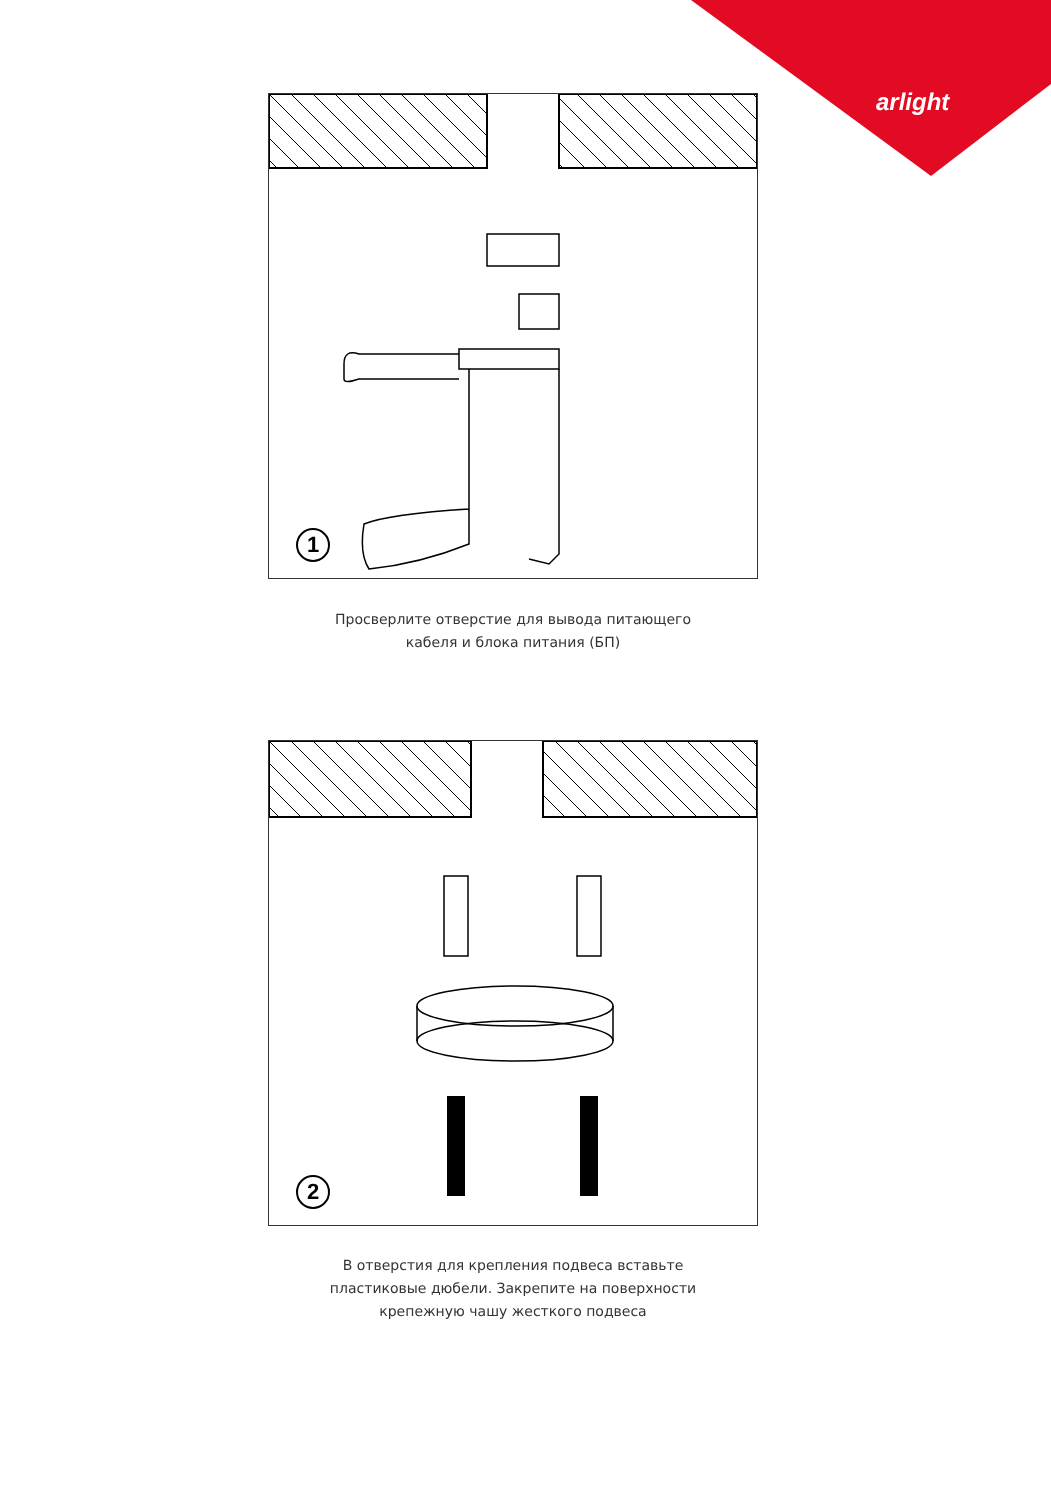arlight
1
Просверлите отверстие для вывода питающего
кабеля и блока питания (БП)
2
В отверстия для крепления подвеса вставьте
пластиковые дюбели. Закрепите на поверхности
крепежную чашу жесткого подвеса